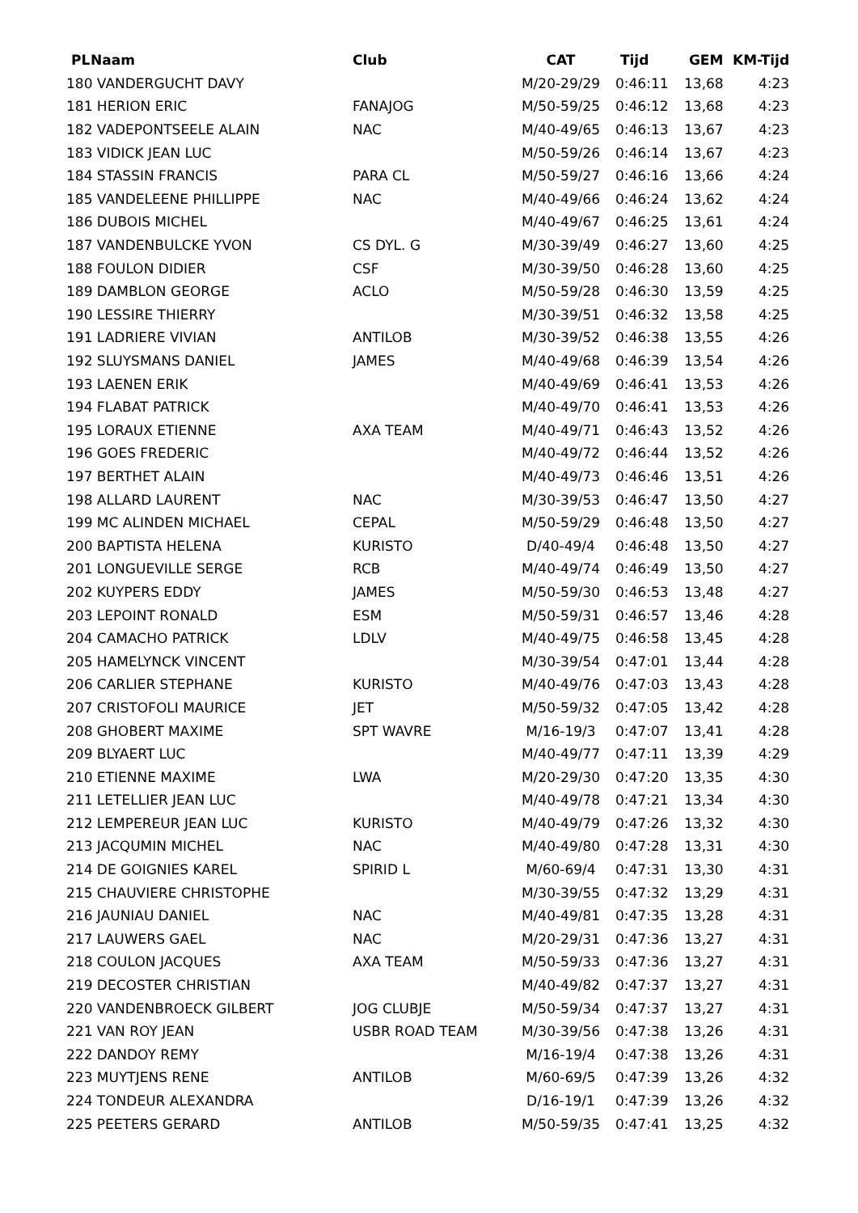| PL | Naam | Club | CAT | Tijd | GEM | KM-Tijd |
| --- | --- | --- | --- | --- | --- | --- |
| 180 VANDERGUCHT DAVY | | | M/20-29/29 | 0:46:11 | 13,68 | 4:23 |
| 181 HERION ERIC | | FANAJOG | M/50-59/25 | 0:46:12 | 13,68 | 4:23 |
| 182 VADEPONTSEELE ALAIN | | NAC | M/40-49/65 | 0:46:13 | 13,67 | 4:23 |
| 183 VIDICK JEAN LUC | | | M/50-59/26 | 0:46:14 | 13,67 | 4:23 |
| 184 STASSIN FRANCIS | | PARA CL | M/50-59/27 | 0:46:16 | 13,66 | 4:24 |
| 185 VANDELEENE PHILLIPPE | | NAC | M/40-49/66 | 0:46:24 | 13,62 | 4:24 |
| 186 DUBOIS MICHEL | | | M/40-49/67 | 0:46:25 | 13,61 | 4:24 |
| 187 VANDENBULCKE YVON | | CS DYL. G | M/30-39/49 | 0:46:27 | 13,60 | 4:25 |
| 188 FOULON DIDIER | | CSF | M/30-39/50 | 0:46:28 | 13,60 | 4:25 |
| 189 DAMBLON GEORGE | | ACLO | M/50-59/28 | 0:46:30 | 13,59 | 4:25 |
| 190 LESSIRE THIERRY | | | M/30-39/51 | 0:46:32 | 13,58 | 4:25 |
| 191 LADRIERE VIVIAN | | ANTILOB | M/30-39/52 | 0:46:38 | 13,55 | 4:26 |
| 192 SLUYSMANS DANIEL | | JAMES | M/40-49/68 | 0:46:39 | 13,54 | 4:26 |
| 193 LAENEN ERIK | | | M/40-49/69 | 0:46:41 | 13,53 | 4:26 |
| 194 FLABAT PATRICK | | | M/40-49/70 | 0:46:41 | 13,53 | 4:26 |
| 195 LORAUX ETIENNE | | AXA TEAM | M/40-49/71 | 0:46:43 | 13,52 | 4:26 |
| 196 GOES FREDERIC | | | M/40-49/72 | 0:46:44 | 13,52 | 4:26 |
| 197 BERTHET ALAIN | | | M/40-49/73 | 0:46:46 | 13,51 | 4:26 |
| 198 ALLARD LAURENT | | NAC | M/30-39/53 | 0:46:47 | 13,50 | 4:27 |
| 199 MC ALINDEN MICHAEL | | CEPAL | M/50-59/29 | 0:46:48 | 13,50 | 4:27 |
| 200 BAPTISTA HELENA | | KURISTO | D/40-49/4 | 0:46:48 | 13,50 | 4:27 |
| 201 LONGUEVILLE SERGE | | RCB | M/40-49/74 | 0:46:49 | 13,50 | 4:27 |
| 202 KUYPERS EDDY | | JAMES | M/50-59/30 | 0:46:53 | 13,48 | 4:27 |
| 203 LEPOINT RONALD | | ESM | M/50-59/31 | 0:46:57 | 13,46 | 4:28 |
| 204 CAMACHO PATRICK | | LDLV | M/40-49/75 | 0:46:58 | 13,45 | 4:28 |
| 205 HAMELYNCK VINCENT | | | M/30-39/54 | 0:47:01 | 13,44 | 4:28 |
| 206 CARLIER STEPHANE | | KURISTO | M/40-49/76 | 0:47:03 | 13,43 | 4:28 |
| 207 CRISTOFOLI MAURICE | | JET | M/50-59/32 | 0:47:05 | 13,42 | 4:28 |
| 208 GHOBERT MAXIME | | SPT WAVRE | M/16-19/3 | 0:47:07 | 13,41 | 4:28 |
| 209 BLYAERT LUC | | | M/40-49/77 | 0:47:11 | 13,39 | 4:29 |
| 210 ETIENNE MAXIME | | LWA | M/20-29/30 | 0:47:20 | 13,35 | 4:30 |
| 211 LETELLIER JEAN LUC | | | M/40-49/78 | 0:47:21 | 13,34 | 4:30 |
| 212 LEMPEREUR JEAN LUC | | KURISTO | M/40-49/79 | 0:47:26 | 13,32 | 4:30 |
| 213 JACQUMIN MICHEL | | NAC | M/40-49/80 | 0:47:28 | 13,31 | 4:30 |
| 214 DE GOIGNIES KAREL | | SPIRID L | M/60-69/4 | 0:47:31 | 13,30 | 4:31 |
| 215 CHAUVIERE CHRISTOPHE | | | M/30-39/55 | 0:47:32 | 13,29 | 4:31 |
| 216 JAUNIAU DANIEL | | NAC | M/40-49/81 | 0:47:35 | 13,28 | 4:31 |
| 217 LAUWERS GAEL | | NAC | M/20-29/31 | 0:47:36 | 13,27 | 4:31 |
| 218 COULON JACQUES | | AXA TEAM | M/50-59/33 | 0:47:36 | 13,27 | 4:31 |
| 219 DECOSTER CHRISTIAN | | | M/40-49/82 | 0:47:37 | 13,27 | 4:31 |
| 220 VANDENBROECK GILBERT | | JOG CLUBJE | M/50-59/34 | 0:47:37 | 13,27 | 4:31 |
| 221 VAN ROY JEAN | | USBR ROAD TEAM | M/30-39/56 | 0:47:38 | 13,26 | 4:31 |
| 222 DANDOY REMY | | | M/16-19/4 | 0:47:38 | 13,26 | 4:31 |
| 223 MUYTJENS RENE | | ANTILOB | M/60-69/5 | 0:47:39 | 13,26 | 4:32 |
| 224 TONDEUR ALEXANDRA | | | D/16-19/1 | 0:47:39 | 13,26 | 4:32 |
| 225 PEETERS GERARD | | ANTILOB | M/50-59/35 | 0:47:41 | 13,25 | 4:32 |